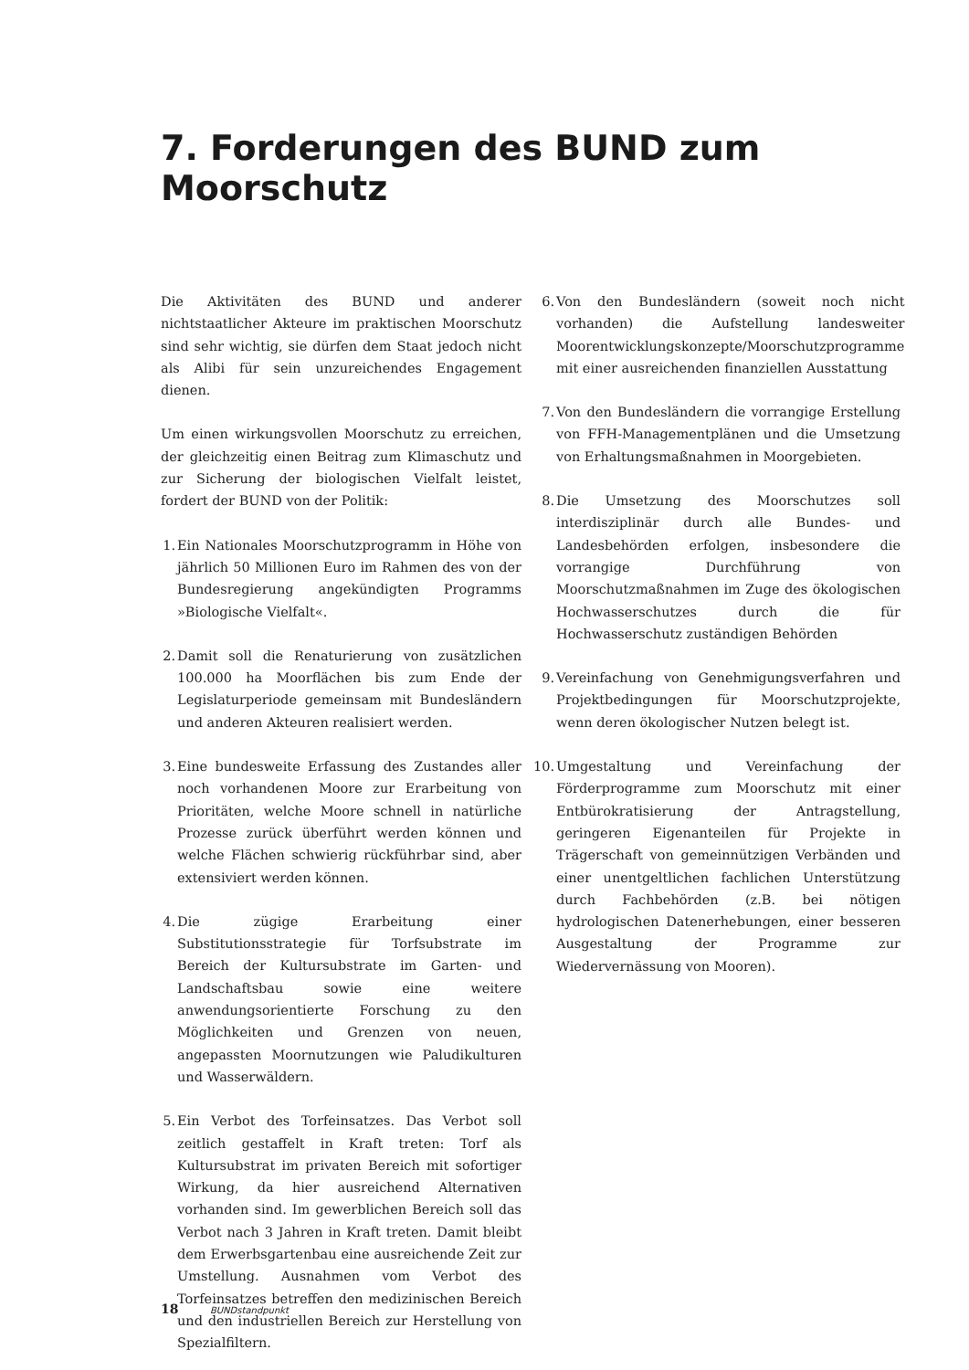7. Forderungen des BUND zum Moorschutz
Die Aktivitäten des BUND und anderer nichtstaatlicher Akteure im praktischen Moorschutz sind sehr wichtig, sie dürfen dem Staat jedoch nicht als Alibi für sein unzureichendes Engagement dienen.
Um einen wirkungsvollen Moorschutz zu erreichen, der gleichzeitig einen Beitrag zum Klimaschutz und zur Sicherung der biologischen Vielfalt leistet, fordert der BUND von der Politik:
1. Ein Nationales Moorschutzprogramm in Höhe von jährlich 50 Millionen Euro im Rahmen des von der Bundesregierung angekündigten Programms »Biologische Vielfalt«.
2. Damit soll die Renaturierung von zusätzlichen 100.000 ha Moorflächen bis zum Ende der Legislaturperiode gemeinsam mit Bundesländern und anderen Akteuren realisiert werden.
3. Eine bundesweite Erfassung des Zustandes aller noch vorhandenen Moore zur Erarbeitung von Prioritäten, welche Moore schnell in natürliche Prozesse zurück überführt werden können und welche Flächen schwierig rückführbar sind, aber extensiviert werden können.
4. Die zügige Erarbeitung einer Substitutionsstrategie für Torfsubstrate im Bereich der Kultursubstrate im Garten- und Landschaftsbau sowie eine weitere anwendungsorientierte Forschung zu den Möglichkeiten und Grenzen von neuen, angepassten Moornutzungen wie Paludikulturen und Wasserwäldern.
5. Ein Verbot des Torfeinsatzes. Das Verbot soll zeitlich gestaffelt in Kraft treten: Torf als Kultursubstrat im privaten Bereich mit sofortiger Wirkung, da hier ausreichend Alternativen vorhanden sind. Im gewerblichen Bereich soll das Verbot nach 3 Jahren in Kraft treten. Damit bleibt dem Erwerbsgartenbau eine ausreichende Zeit zur Umstellung. Ausnahmen vom Verbot des Torfeinsatzes betreffen den medizinischen Bereich und den industriellen Bereich zur Herstellung von Spezialfiltern.
6. Von den Bundesländern (soweit noch nicht vorhanden) die Aufstellung landesweiter Moorentwicklungskonzepte/Moorschutzprogramme mit einer ausreichenden finanziellen Ausstattung
7. Von den Bundesländern die vorrangige Erstellung von FFH-Managementplänen und die Umsetzung von Erhaltungsmaßnahmen in Moorgebieten.
8. Die Umsetzung des Moorschutzes soll interdisziplinär durch alle Bundes- und Landesbehörden erfolgen, insbesondere die vorrangige Durchführung von Moorschutzmaßnahmen im Zuge des ökologischen Hochwasserschutzes durch die für Hochwasserschutz zuständigen Behörden
9. Vereinfachung von Genehmigungsverfahren und Projektbedingungen für Moorschutzprojekte, wenn deren ökologischer Nutzen belegt ist.
10. Umgestaltung und Vereinfachung der Förderprogramme zum Moorschutz mit einer Entbürokratisierung der Antragstellung, geringeren Eigenanteilen für Projekte in Trägerschaft von gemeinnützigen Verbänden und einer unentgeltlichen fachlichen Unterstützung durch Fachbehörden (z.B. bei nötigen hydrologischen Datenerhebungen, einer besseren Ausgestaltung der Programme zur Wiedervernässung von Mooren).
18 BUNDstandpunkt